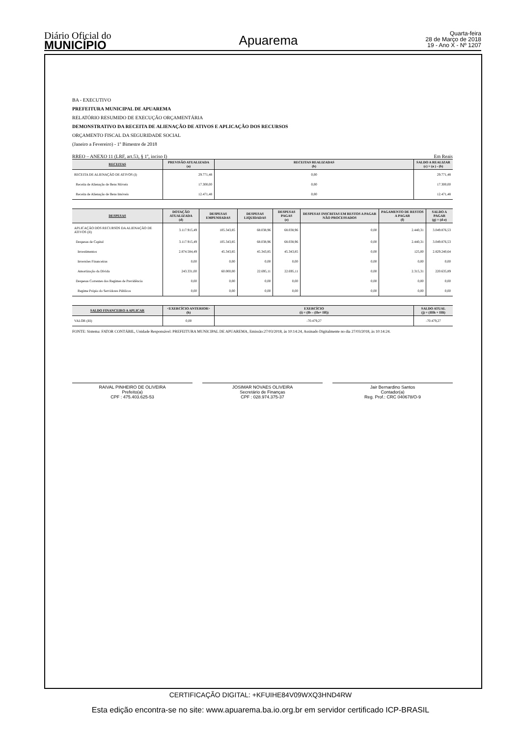Diário Oficial do
MUNICÍPIO
Apuarema
Quarta-feira
28 de Março de 2018
19 - Ano X - Nº 1207
BA - EXECUTIVO
PREFEITURA MUNICIPAL DE APUAREMA
RELATÓRIO RESUMIDO DE EXECUÇÃO ORÇAMENTÁRIA
DEMONSTRATIVO DA RECEITA DE ALIENAÇÃO DE ATIVOS E APLICAÇÃO DOS RECURSOS
ORÇAMENTO FISCAL DA SEGURIDADE SOCIAL
(Janeiro a Fevereiro) - 1º Bimestre de 2018
RREO – ANEXO 11 (LRF, art.53, § 1º, inciso I) Em Reais
| RECEITAS | PREVISÃO ATUALIZADA (a) | RECEITAS REALIZADAS (b) | SALDO A REALIZAR (c) = (a ) - (b) |
| --- | --- | --- | --- |
| RECEITA DE ALIENAÇÃO DE ATIVOS (I) | 29.771,48 | 0,00 | 29.771,48 |
| Receita de Alienação de Bens Móveis | 17.300,00 | 0,00 | 17.300,00 |
| Receita de Alienação de Bens Imóveis | 12.471,48 | 0,00 | 12.471,48 |
| DESPESAS | DOTAÇÃO ATUALIZADA (d) | DESPESAS EMPENHADAS | DESPESAS LIQUIDADAS | DESPESAS PAGAS (e) | DESPESAS INSCRITAS EM RESTOS A PAGAR NÃO PROCESSADOS | PAGAMENTO DE RESTOS A PAGAR (f) | SALDO A PAGAR (g) = (d-e) |
| --- | --- | --- | --- | --- | --- | --- | --- |
| APLICAÇÃO DOS RECURSOS DA ALIENAÇÃO DE ATIVOS (II) | 3.117.915,49 | 105.343,85 | 68.038,96 | 68.038,96 | 0,00 | 2.440,31 | 3.049.876,53 |
| Despesas de Capital | 3.117.915,49 | 105.343,85 | 68.038,96 | 68.038,96 | 0,00 | 2.440,31 | 3.049.876,53 |
| Investimentos | 2.874.584,49 | 45.343,85 | 45.343,85 | 45.343,85 | 0,00 | 125,00 | 2.829.240,64 |
| Inversões Financeiras | 0,00 | 0,00 | 0,00 | 0,00 | 0,00 | 0,00 | 0,00 |
| Amortização da Dívida | 243.331,00 | 60.000,00 | 22.695,11 | 22.695,11 | 0,00 | 2.315,31 | 220.635,89 |
| Despesas Correntes dos Regimes de Previdência | 0,00 | 0,00 | 0,00 | 0,00 | 0,00 | 0,00 | 0,00 |
| Regime Própio do Servidores Públicos | 0,00 | 0,00 | 0,00 | 0,00 | 0,00 | 0,00 | 0,00 |
| SALDO FINANCEIRO A APLICAR | <EXERCÍCIO ANTERIOR> (h) | EXERCÍCIO (i) = (Ib – (IIe+ IIf)) | SALDO ATUAL (j) = (IIIh + IIIi) |
| --- | --- | --- | --- |
| VALOR (III) | 0,00 | -70.479,27 | -70.479,27 |
FONTE: Sistema: FATOR CONTÁBIL, Unidade Responsável: PREFEITURA MUNICIPAL DE APUAREMA, Emissão:27/03/2018, às 10:14:24, Assinado Digitalmente no dia 27/03/2018, às 10:14:24.
RAIVAL PINHEIRO DE OLIVEIRA
Prefeito(a)
CPF : 475.403.625-53
JOSIMAR NOVAES OLIVEIRA
Secretário de Finanças
CPF : 028.974.375-37
Jair Bernardino Santos
Contador(a)
Reg. Prof.: CRC 040678/O-9
CERTIFICAÇÃO DIGITAL: +KFUIHE84V09WXQ3HND4RW
Esta edição encontra-se no site: www.apuarema.ba.io.org.br em servidor certificado ICP-BRASIL